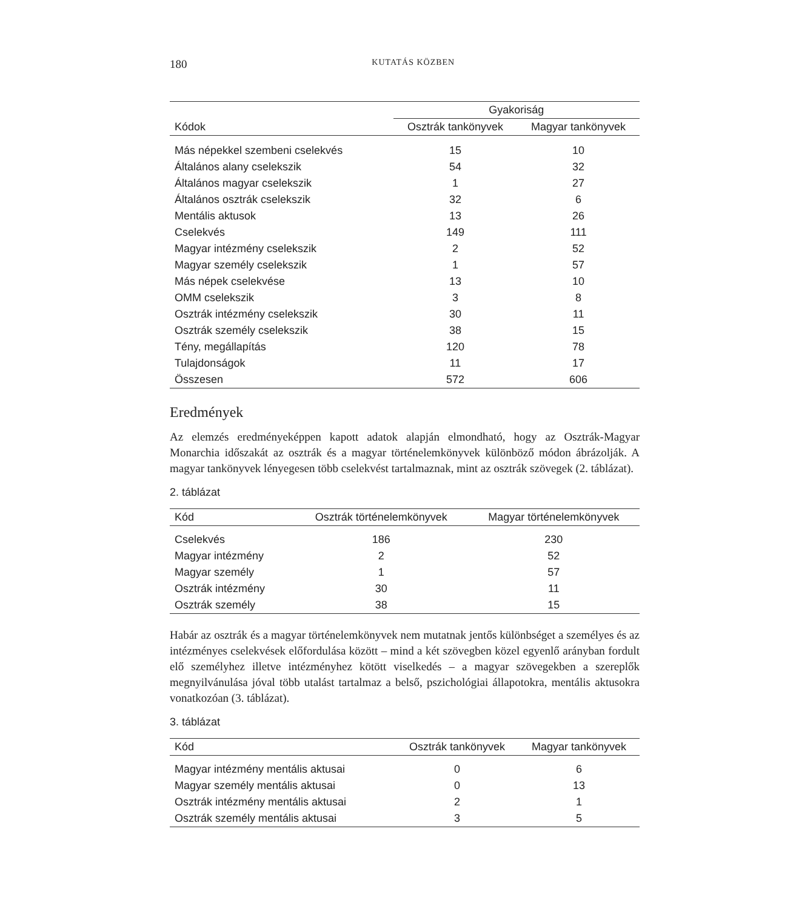180 KUTATÁS KÖZBEN
| Kódok | Gyakoriság | |
| --- | --- | --- |
| | Osztrák tankönyvek | Magyar tankönyvek |
| Más népekkel szembeni cselekvés | 15 | 10 |
| Általános alany cselekszik | 54 | 32 |
| Általános magyar cselekszik | 1 | 27 |
| Általános osztrák cselekszik | 32 | 6 |
| Mentális aktusok | 13 | 26 |
| Cselekvés | 149 | 111 |
| Magyar intézmény cselekszik | 2 | 52 |
| Magyar személy cselekszik | 1 | 57 |
| Más népek cselekvése | 13 | 10 |
| OMM cselekszik | 3 | 8 |
| Osztrák intézmény cselekszik | 30 | 11 |
| Osztrák személy cselekszik | 38 | 15 |
| Tény, megállapítás | 120 | 78 |
| Tulajdonságok | 11 | 17 |
| Összesen | 572 | 606 |
Eredmények
Az elemzés eredményeképpen kapott adatok alapján elmondható, hogy az Osztrák-Magyar Monarchia időszakát az osztrák és a magyar történelemkönyvek különböző módon ábrázolják. A magyar tankönyvek lényegesen több cselekvést tartalmaznak, mint az osztrák szövegek (2. táblázat).
2. táblázat
| Kód | Osztrák történelemkönyvek | Magyar történelemkönyvek |
| --- | --- | --- |
| Cselekvés | 186 | 230 |
| Magyar intézmény | 2 | 52 |
| Magyar személy | 1 | 57 |
| Osztrák intézmény | 30 | 11 |
| Osztrák személy | 38 | 15 |
Habár az osztrák és a magyar történelemkönyvek nem mutatnak jentős különbséget a személyes és az intézményes cselekvések előfordulása között – mind a két szövegben közel egyenlő arányban fordult elő személyhez illetve intézményhez kötött viselkedés – a magyar szövegekben a szereplők megnyilvánulása jóval több utalást tartalmaz a belső, pszichológiai állapotokra, mentális aktusokra vonatkozóan (3. táblázat).
3. táblázat
| Kód | Osztrák tankönyvek | Magyar tankönyvek |
| --- | --- | --- |
| Magyar intézmény mentális aktusai | 0 | 6 |
| Magyar személy mentális aktusai | 0 | 13 |
| Osztrák intézmény mentális aktusai | 2 | 1 |
| Osztrák személy mentális aktusai | 3 | 5 |